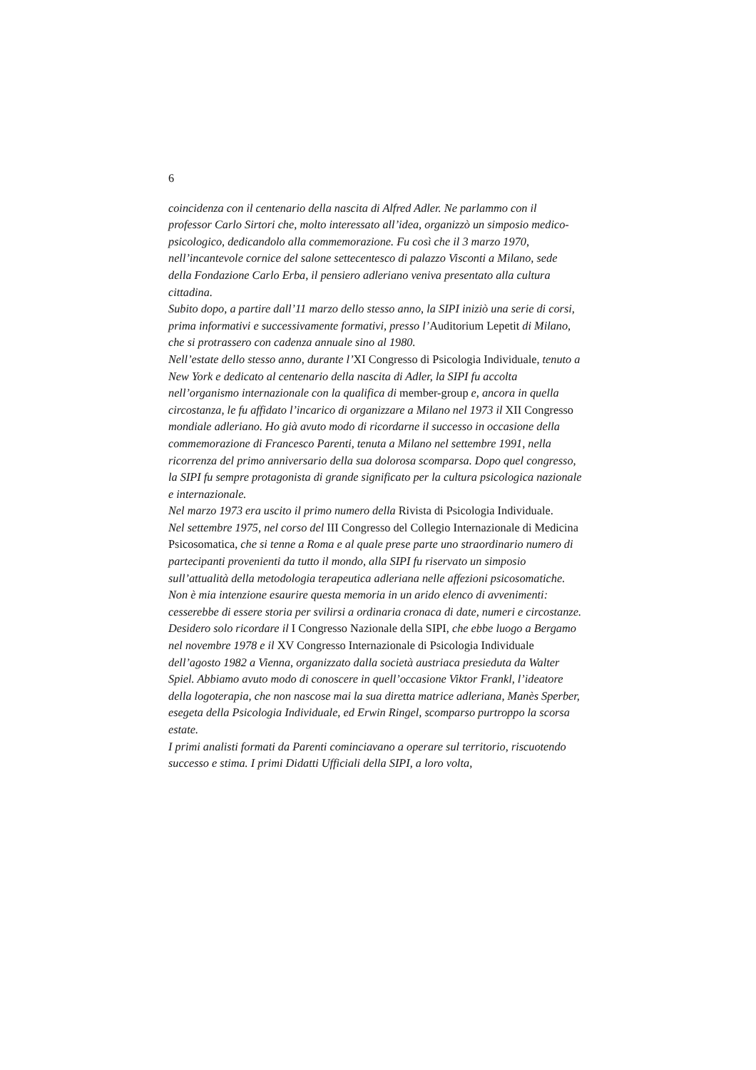6
coincidenza con il centenario della nascita di Alfred Adler. Ne parlammo con il professor Carlo Sirtori che, molto interessato all’idea, organizzò un simposio medico-psicologico, dedicandolo alla commemorazione. Fu così che il 3 marzo 1970, nell’incantevole cornice del salone settecentesco di palazzo Visconti a Milano, sede della Fondazione Carlo Erba, il pensiero adleriano veniva presentato alla cultura cittadina.
Subito dopo, a partire dall’11 marzo dello stesso anno, la SIPI iniziò una serie di corsi, prima informativi e successivamente formativi, presso l’Auditorium Lepetit di Milano, che si protrassero con cadenza annuale sino al 1980.
Nell’estate dello stesso anno, durante l’XI Congresso di Psicologia Individuale, tenuto a New York e dedicato al centenario della nascita di Adler, la SIPI fu accolta nell’organismo internazionale con la qualifica di member-group e, ancora in quella circostanza, le fu affidato l’incarico di organizzare a Milano nel 1973 il XII Congresso mondiale adleriano. Ho già avuto modo di ricordarne il successo in occasione della commemorazione di Francesco Parenti, tenuta a Milano nel settembre 1991, nella ricorrenza del primo anniversario della sua dolorosa scomparsa. Dopo quel congresso, la SIPI fu sempre protagonista di grande significato per la cultura psicologica nazionale e internazionale.
Nel marzo 1973 era uscito il primo numero della Rivista di Psicologia Individuale.
Nel settembre 1975, nel corso del III Congresso del Collegio Internazionale di Medicina Psicosomatica, che si tenne a Roma e al quale prese parte uno straordinario numero di partecipanti provenienti da tutto il mondo, alla SIPI fu riservato un simposio sull’attualità della metodologia terapeutica adleriana nelle affezioni psicosomatiche.
Non è mia intenzione esaurire questa memoria in un arido elenco di avvenimenti: cesserebbe di essere storia per svilirsi a ordinaria cronaca di date, numeri e circostanze. Desidero solo ricordare il I Congresso Nazionale della SIPI, che ebbe luogo a Bergamo nel novembre 1978 e il XV Congresso Internazionale di Psicologia Individuale dell’agosto 1982 a Vienna, organizzato dalla società austriaca presieduta da Walter Spiel. Abbiamo avuto modo di conoscere in quell’occasione Viktor Frankl, l’ideatore della logoterapia, che non nascose mai la sua diretta matrice adleriana, Manès Sperber, esegeta della Psicologia Individuale, ed Erwin Ringel, scomparso purtroppo la scorsa estate.
I primi analisti formati da Parenti cominciavano a operare sul territorio, riscuotendo successo e stima. I primi Didatti Ufficiali della SIPI, a loro volta,